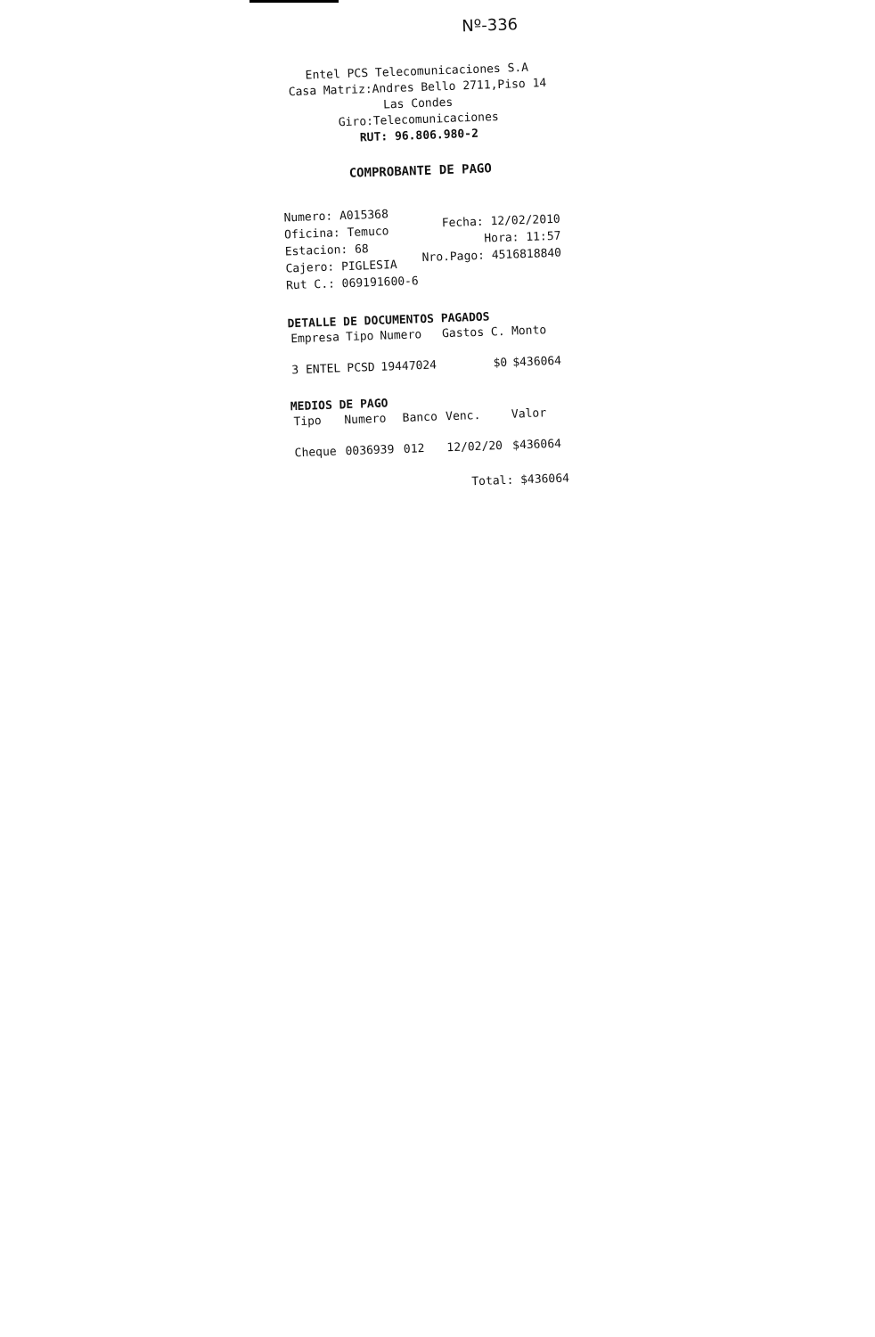Nº-336
Entel PCS Telecomunicaciones S.A
Casa Matriz:Andres Bello 2711,Piso 14
Las Condes
Giro:Telecomunicaciones
RUT: 96.806.980-2
COMPROBANTE DE PAGO
Numero: A015368
Oficina: Temuco
Estacion: 68
Cajero: PIGLESIA
Rut C.: 069191600-6
Fecha: 12/02/2010
Hora: 11:57
Nro.Pago: 4516818840
DETALLE DE DOCUMENTOS PAGADOS
| Empresa | Tipo | Numero | Gastos C. | Monto |
| --- | --- | --- | --- | --- |
| 3 ENTEL | PCSD | 19447024 | $0 | $436064 |
MEDIOS DE PAGO
| Tipo | Numero | Banco | Venc. | Valor |
| --- | --- | --- | --- | --- |
| Cheque | 0036939 | 012 | 12/02/20 | $436064 |
Total: $436064